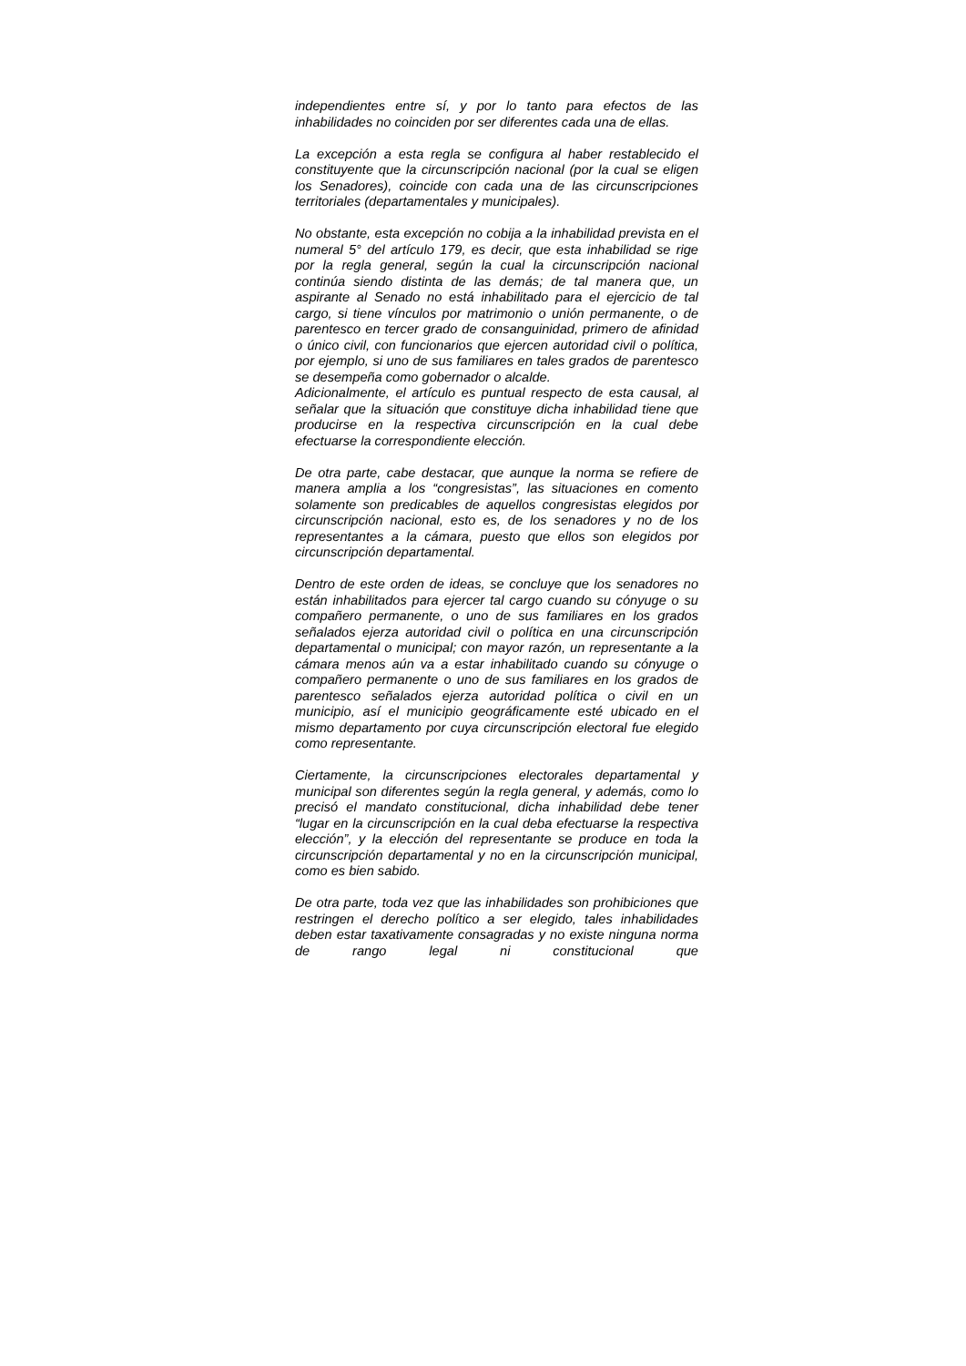independientes entre sí, y por lo tanto para efectos de las inhabilidades no coinciden por ser diferentes cada una de ellas.
La excepción a esta regla se configura al haber restablecido el constituyente que la circunscripción nacional (por la cual se eligen los Senadores), coincide con cada una de las circunscripciones territoriales (departamentales y municipales).
No obstante, esta excepción no cobija a la inhabilidad prevista en el numeral 5° del artículo 179, es decir, que esta inhabilidad se rige por la regla general, según la cual la circunscripción nacional continúa siendo distinta de las demás; de tal manera que, un aspirante al Senado no está inhabilitado para el ejercicio de tal cargo, si tiene vínculos por matrimonio o unión permanente, o de parentesco en tercer grado de consanguinidad, primero de afinidad o único civil, con funcionarios que ejercen autoridad civil o política, por ejemplo, si uno de sus familiares en tales grados de parentesco se desempeña como gobernador o alcalde.
Adicionalmente, el artículo es puntual respecto de esta causal, al señalar que la situación que constituye dicha inhabilidad tiene que producirse en la respectiva circunscripción en la cual debe efectuarse la correspondiente elección.
De otra parte, cabe destacar, que aunque la norma se refiere de manera amplia a los “congresistas”, las situaciones en comento solamente son predicables de aquellos congresistas elegidos por circunscripción nacional, esto es, de los senadores y no de los representantes a la cámara, puesto que ellos son elegidos por circunscripción departamental.
Dentro de este orden de ideas, se concluye que los senadores no están inhabilitados para ejercer tal cargo cuando su cónyuge o su compañero permanente, o uno de sus familiares en los grados señalados ejerza autoridad civil o política en una circunscripción departamental o municipal; con mayor razón, un representante a la cámara menos aún va a estar inhabilitado cuando su cónyuge o compañero permanente o uno de sus familiares en los grados de parentesco señalados ejerza autoridad política o civil en un municipio, así el municipio geográficamente esté ubicado en el mismo departamento por cuya circunscripción electoral fue elegido como representante.
Ciertamente, la circunscripciones electorales departamental y municipal son diferentes según la regla general, y además, como lo precisó el mandato constitucional, dicha inhabilidad debe tener “lugar en la circunscripción en la cual deba efectuarse la respectiva elección”, y la elección del representante se produce en toda la circunscripción departamental y no en la circunscripción municipal, como es bien sabido.
De otra parte, toda vez que las inhabilidades son prohibiciones que restringen el derecho político a ser elegido, tales inhabilidades deben estar taxativamente consagradas y no existe ninguna norma de rango legal ni constitucional que